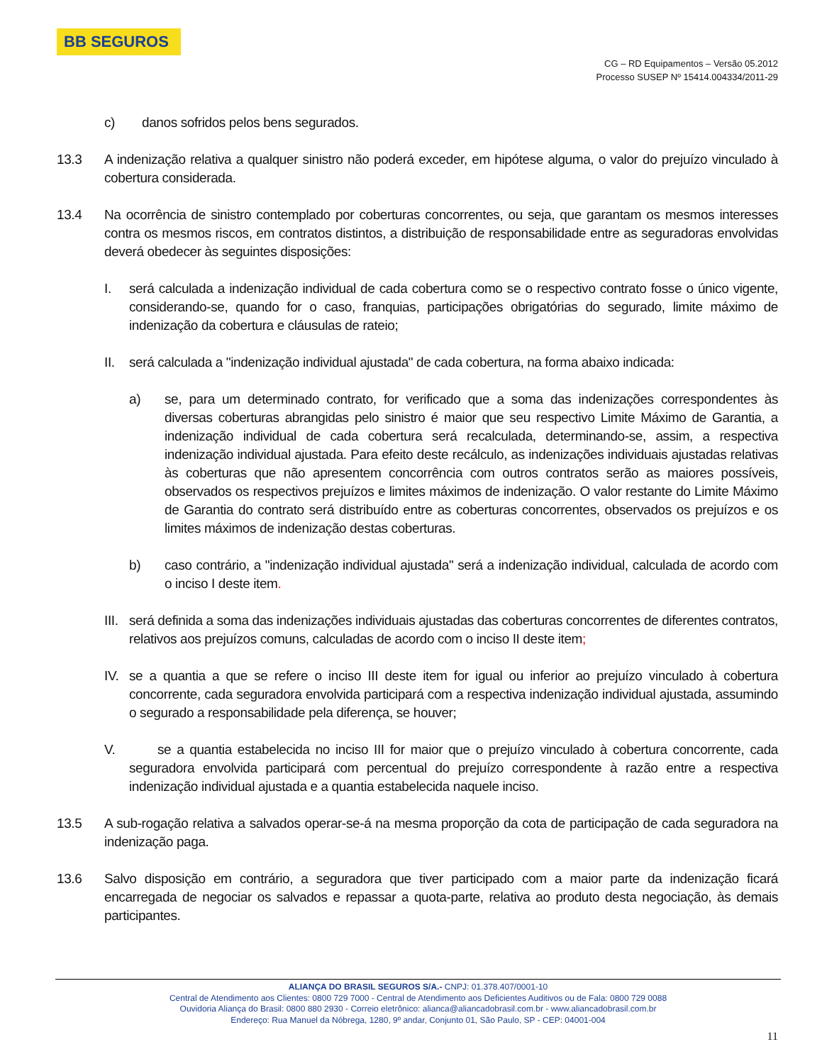BB SEGUROS
CG – RD Equipamentos – Versão 05.2012
Processo SUSEP Nº 15414.004334/2011-29
c) danos sofridos pelos bens segurados.
13.3 A indenização relativa a qualquer sinistro não poderá exceder, em hipótese alguma, o valor do prejuízo vinculado à cobertura considerada.
13.4 Na ocorrência de sinistro contemplado por coberturas concorrentes, ou seja, que garantam os mesmos interesses contra os mesmos riscos, em contratos distintos, a distribuição de responsabilidade entre as seguradoras envolvidas deverá obedecer às seguintes disposições:
I. será calculada a indenização individual de cada cobertura como se o respectivo contrato fosse o único vigente, considerando-se, quando for o caso, franquias, participações obrigatórias do segurado, limite máximo de indenização da cobertura e cláusulas de rateio;
II. será calculada a "indenização individual ajustada" de cada cobertura, na forma abaixo indicada:
a) se, para um determinado contrato, for verificado que a soma das indenizações correspondentes às diversas coberturas abrangidas pelo sinistro é maior que seu respectivo Limite Máximo de Garantia, a indenização individual de cada cobertura será recalculada, determinando-se, assim, a respectiva indenização individual ajustada. Para efeito deste recálculo, as indenizações individuais ajustadas relativas às coberturas que não apresentem concorrência com outros contratos serão as maiores possíveis, observados os respectivos prejuízos e limites máximos de indenização. O valor restante do Limite Máximo de Garantia do contrato será distribuído entre as coberturas concorrentes, observados os prejuízos e os limites máximos de indenização destas coberturas.
b) caso contrário, a "indenização individual ajustada" será a indenização individual, calculada de acordo com o inciso I deste item.
III. será definida a soma das indenizações individuais ajustadas das coberturas concorrentes de diferentes contratos, relativos aos prejuízos comuns, calculadas de acordo com o inciso II deste item;
IV. se a quantia a que se refere o inciso III deste item for igual ou inferior ao prejuízo vinculado à cobertura concorrente, cada seguradora envolvida participará com a respectiva indenização individual ajustada, assumindo o segurado a responsabilidade pela diferença, se houver;
V. se a quantia estabelecida no inciso III for maior que o prejuízo vinculado à cobertura concorrente, cada seguradora envolvida participará com percentual do prejuízo correspondente à razão entre a respectiva indenização individual ajustada e a quantia estabelecida naquele inciso.
13.5 A sub-rogação relativa a salvados operar-se-á na mesma proporção da cota de participação de cada seguradora na indenização paga.
13.6 Salvo disposição em contrário, a seguradora que tiver participado com a maior parte da indenização ficará encarregada de negociar os salvados e repassar a quota-parte, relativa ao produto desta negociação, às demais participantes.
ALIANÇA DO BRASIL SEGUROS S/A.- CNPJ: 01.378.407/0001-10
Central de Atendimento aos Clientes: 0800 729 7000 - Central de Atendimento aos Deficientes Auditivos ou de Fala: 0800 729 0088
Ouvidoria Aliança do Brasil: 0800 880 2930 - Correio eletrônico: alianca@aliancadobrasil.com.br - www.aliancadobrasil.com.br
Endereço: Rua Manuel da Nóbrega, 1280, 9º andar, Conjunto 01, São Paulo, SP - CEP: 04001-004
11